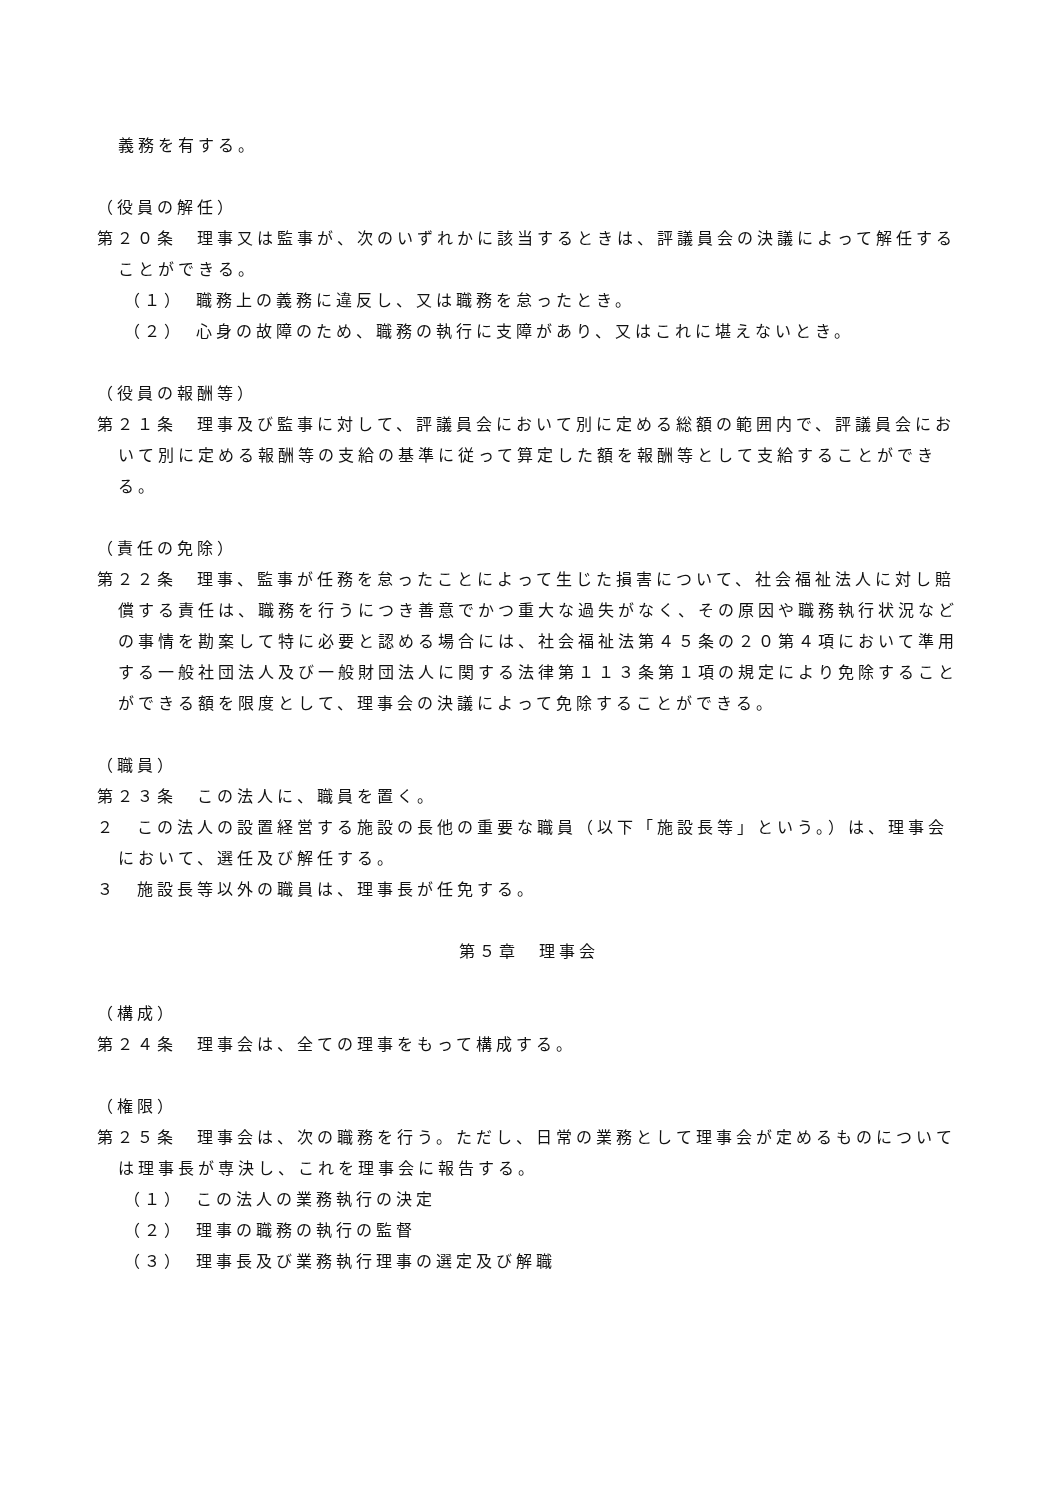義務を有する。
（役員の解任）
第２０条　理事又は監事が、次のいずれかに該当するときは、評議員会の決議によって解任することができる。
（１）　職務上の義務に違反し、又は職務を怠ったとき。
（２）　心身の故障のため、職務の執行に支障があり、又はこれに堪えないとき。
（役員の報酬等）
第２１条　理事及び監事に対して、評議員会において別に定める総額の範囲内で、評議員会において別に定める報酬等の支給の基準に従って算定した額を報酬等として支給することができる。
（責任の免除）
第２２条　理事、監事が任務を怠ったことによって生じた損害について、社会福祉法人に対し賠償する責任は、職務を行うにつき善意でかつ重大な過失がなく、その原因や職務執行状況などの事情を勘案して特に必要と認める場合には、社会福祉法第４５条の２０第４項において準用する一般社団法人及び一般財団法人に関する法律第１１３条第１項の規定により免除することができる額を限度として、理事会の決議によって免除することができる。
（職員）
第２３条　この法人に、職員を置く。
２　この法人の設置経営する施設の長他の重要な職員（以下「施設長等」という。）は、理事会において、選任及び解任する。
３　施設長等以外の職員は、理事長が任免する。
第５章　理事会
（構成）
第２４条　理事会は、全ての理事をもって構成する。
（権限）
第２５条　理事会は、次の職務を行う。ただし、日常の業務として理事会が定めるものについては理事長が専決し、これを理事会に報告する。
（１）　この法人の業務執行の決定
（２）　理事の職務の執行の監督
（３）　理事長及び業務執行理事の選定及び解職